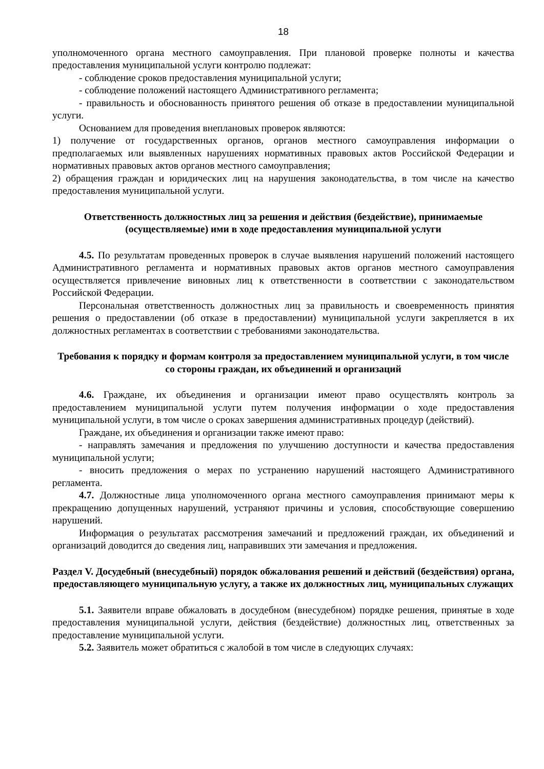18
уполномоченного органа местного самоуправления. При плановой проверке полноты и качества предоставления муниципальной услуги контролю подлежат:
- соблюдение сроков предоставления муниципальной услуги;
- соблюдение положений настоящего Административного регламента;
- правильность и обоснованность принятого решения об отказе в предоставлении муниципальной услуги.
Основанием для проведения внеплановых проверок являются:
1) получение от государственных органов, органов местного самоуправления информации о предполагаемых или выявленных нарушениях нормативных правовых актов Российской Федерации и нормативных правовых актов органов местного самоуправления;
2) обращения граждан и юридических лиц на нарушения законодательства, в том числе на качество предоставления муниципальной услуги.
Ответственность должностных лиц за решения и действия (бездействие), принимаемые (осуществляемые) ими в ходе предоставления муниципальной услуги
4.5. По результатам проведенных проверок в случае выявления нарушений положений настоящего Административного регламента и нормативных правовых актов органов местного самоуправления осуществляется привлечение виновных лиц к ответственности в соответствии с законодательством Российской Федерации.
Персональная ответственность должностных лиц за правильность и своевременность принятия решения о предоставлении (об отказе в предоставлении) муниципальной услуги закрепляется в их должностных регламентах в соответствии с требованиями законодательства.
Требования к порядку и формам контроля за предоставлением муниципальной услуги, в том числе со стороны граждан, их объединений и организаций
4.6. Граждане, их объединения и организации имеют право осуществлять контроль за предоставлением муниципальной услуги путем получения информации о ходе предоставления муниципальной услуги, в том числе о сроках завершения административных процедур (действий).
Граждане, их объединения и организации также имеют право:
- направлять замечания и предложения по улучшению доступности и качества предоставления муниципальной услуги;
- вносить предложения о мерах по устранению нарушений настоящего Административного регламента.
4.7. Должностные лица уполномоченного органа местного самоуправления принимают меры к прекращению допущенных нарушений, устраняют причины и условия, способствующие совершению нарушений.
Информация о результатах рассмотрения замечаний и предложений граждан, их объединений и организаций доводится до сведения лиц, направивших эти замечания и предложения.
Раздел V. Досудебный (внесудебный) порядок обжалования решений и действий (бездействия) органа, предоставляющего муниципальную услугу, а также их должностных лиц, муниципальных служащих
5.1. Заявители вправе обжаловать в досудебном (внесудебном) порядке решения, принятые в ходе предоставления муниципальной услуги, действия (бездействие) должностных лиц, ответственных за предоставление муниципальной услуги.
5.2. Заявитель может обратиться с жалобой в том числе в следующих случаях: